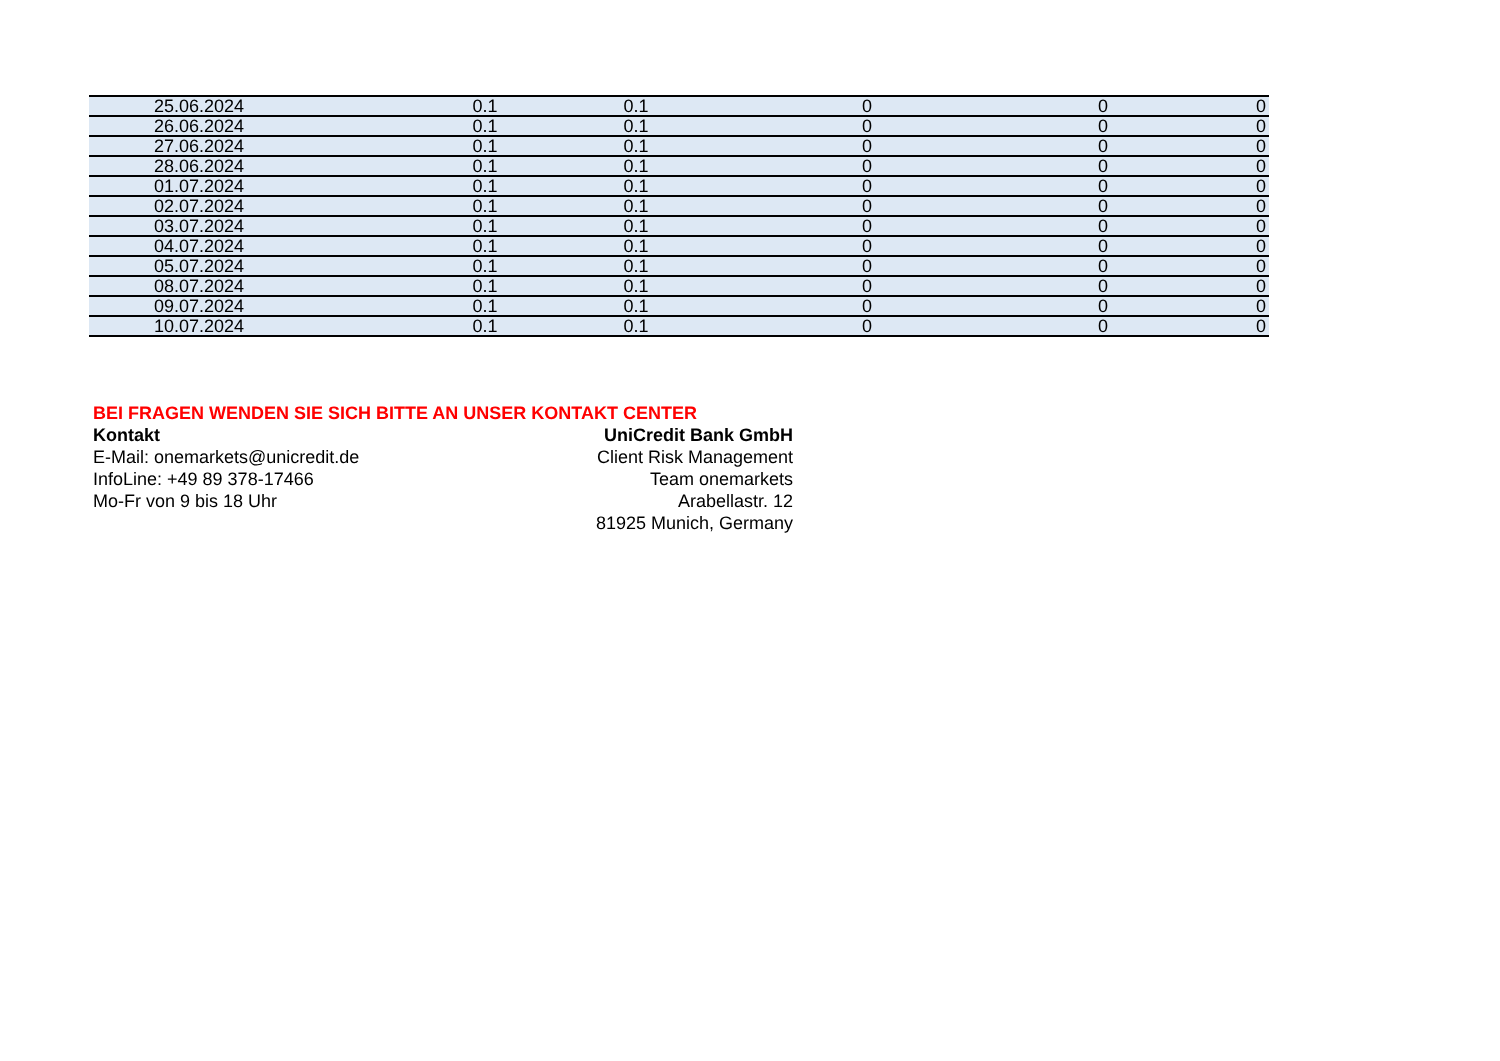| 25.06.2024 | 0.1 | 0.1 | 0 | 0 | 0 |
| 26.06.2024 | 0.1 | 0.1 | 0 | 0 | 0 |
| 27.06.2024 | 0.1 | 0.1 | 0 | 0 | 0 |
| 28.06.2024 | 0.1 | 0.1 | 0 | 0 | 0 |
| 01.07.2024 | 0.1 | 0.1 | 0 | 0 | 0 |
| 02.07.2024 | 0.1 | 0.1 | 0 | 0 | 0 |
| 03.07.2024 | 0.1 | 0.1 | 0 | 0 | 0 |
| 04.07.2024 | 0.1 | 0.1 | 0 | 0 | 0 |
| 05.07.2024 | 0.1 | 0.1 | 0 | 0 | 0 |
| 08.07.2024 | 0.1 | 0.1 | 0 | 0 | 0 |
| 09.07.2024 | 0.1 | 0.1 | 0 | 0 | 0 |
| 10.07.2024 | 0.1 | 0.1 | 0 | 0 | 0 |
BEI FRAGEN WENDEN SIE SICH BITTE AN UNSER KONTAKT CENTER
Kontakt
E-Mail: onemarkets@unicredit.de
InfoLine: +49 89 378-17466
Mo-Fr von 9 bis 18 Uhr
UniCredit Bank GmbH
Client Risk Management
Team onemarkets
Arabellastr. 12
81925 Munich, Germany